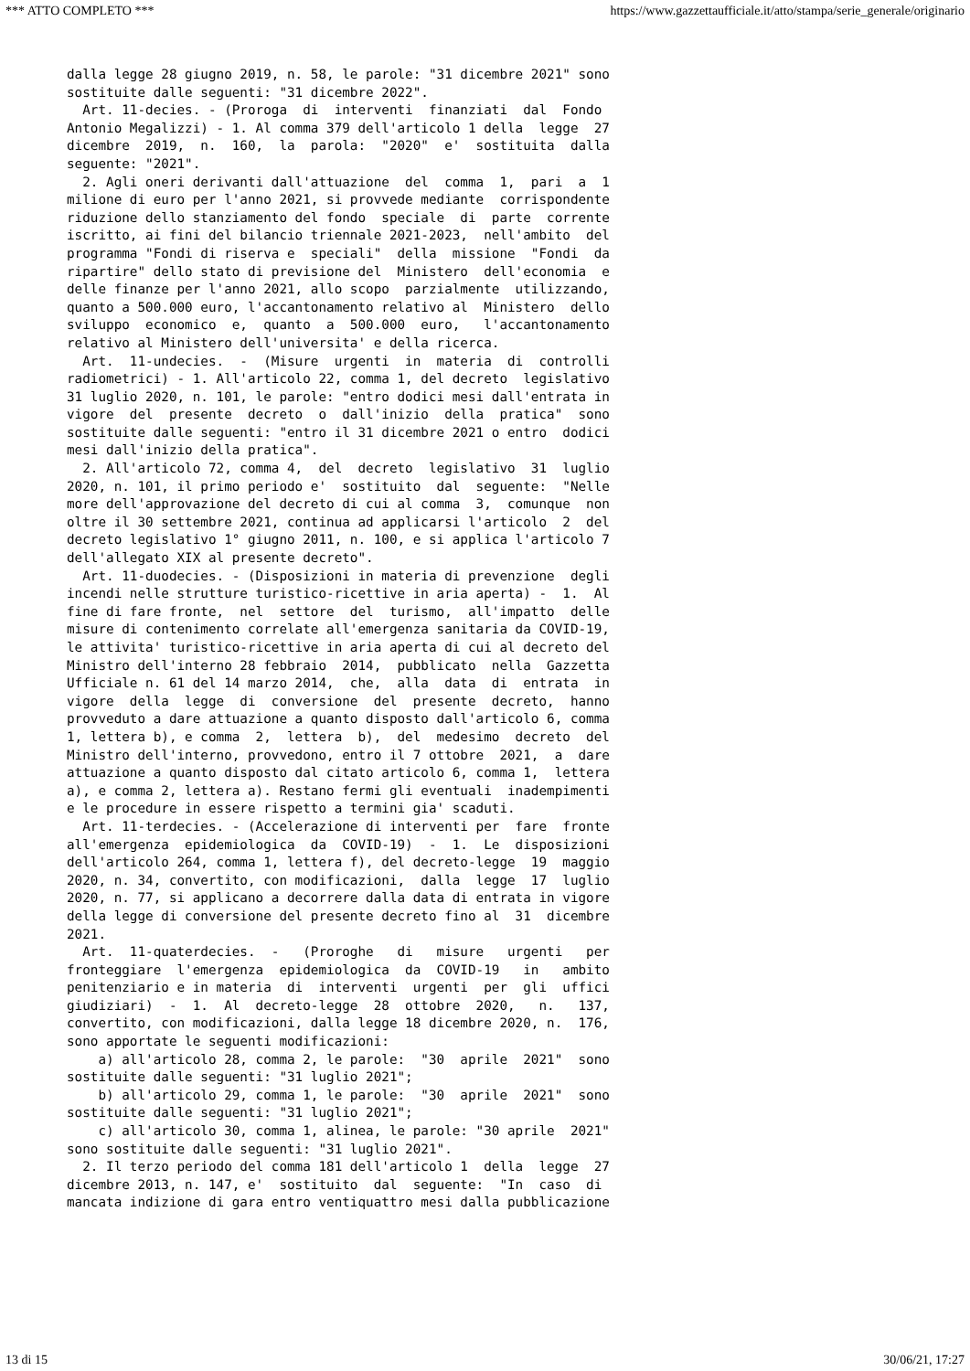*** ATTO COMPLETO *** https://www.gazzettaufficiale.it/atto/stampa/serie_generale/originario
dalla legge 28 giugno 2019, n. 58, le parole: "31 dicembre 2021" sono
sostituite dalle seguenti: "31 dicembre 2022".
  Art. 11-decies. - (Proroga  di  interventi  finanziati  dal  Fondo
Antonio Megalizzi) - 1. Al comma 379 dell'articolo 1 della  legge  27
dicembre  2019,  n.  160,  la  parola:  "2020"  e'  sostituita  dalla
seguente: "2021".
  2. Agli oneri derivanti dall'attuazione  del  comma  1,  pari  a  1
milione di euro per l'anno 2021, si provvede mediante  corrispondente
riduzione dello stanziamento del fondo  speciale  di  parte  corrente
iscritto, ai fini del bilancio triennale 2021-2023,  nell'ambito  del
programma "Fondi di riserva e  speciali"  della  missione  "Fondi  da
ripartire" dello stato di previsione del  Ministero  dell'economia  e
delle finanze per l'anno 2021, allo scopo  parzialmente  utilizzando,
quanto a 500.000 euro, l'accantonamento relativo al  Ministero  dello
sviluppo  economico  e,  quanto  a  500.000  euro,   l'accantonamento
relativo al Ministero dell'universita' e della ricerca.
  Art.  11-undecies.  -  (Misure  urgenti  in  materia  di  controlli
radiometrici) - 1. All'articolo 22, comma 1, del decreto  legislativo
31 luglio 2020, n. 101, le parole: "entro dodici mesi dall'entrata in
vigore  del  presente  decreto  o  dall'inizio  della  pratica"  sono
sostituite dalle seguenti: "entro il 31 dicembre 2021 o entro  dodici
mesi dall'inizio della pratica".
  2. All'articolo 72, comma 4,  del  decreto  legislativo  31  luglio
2020, n. 101, il primo periodo e'  sostituito  dal  seguente:  "Nelle
more dell'approvazione del decreto di cui al comma  3,  comunque  non
oltre il 30 settembre 2021, continua ad applicarsi l'articolo  2  del
decreto legislativo 1° giugno 2011, n. 100, e si applica l'articolo 7
dell'allegato XIX al presente decreto".
  Art. 11-duodecies. - (Disposizioni in materia di prevenzione  degli
incendi nelle strutture turistico-ricettive in aria aperta) -  1.  Al
fine di fare fronte,  nel  settore  del  turismo,  all'impatto  delle
misure di contenimento correlate all'emergenza sanitaria da COVID-19,
le attivita' turistico-ricettive in aria aperta di cui al decreto del
Ministro dell'interno 28 febbraio  2014,  pubblicato  nella  Gazzetta
Ufficiale n. 61 del 14 marzo 2014,  che,  alla  data  di  entrata  in
vigore  della  legge  di  conversione  del  presente  decreto,  hanno
provveduto a dare attuazione a quanto disposto dall'articolo 6, comma
1, lettera b), e comma  2,  lettera  b),  del  medesimo  decreto  del
Ministro dell'interno, provvedono, entro il 7 ottobre  2021,  a  dare
attuazione a quanto disposto dal citato articolo 6, comma 1,  lettera
a), e comma 2, lettera a). Restano fermi gli eventuali  inadempimenti
e le procedure in essere rispetto a termini gia' scaduti.
  Art. 11-terdecies. - (Accelerazione di interventi per  fare  fronte
all'emergenza  epidemiologica  da  COVID-19)  -  1.  Le  disposizioni
dell'articolo 264, comma 1, lettera f), del decreto-legge  19  maggio
2020, n. 34, convertito, con modificazioni,  dalla  legge  17  luglio
2020, n. 77, si applicano a decorrere dalla data di entrata in vigore
della legge di conversione del presente decreto fino al  31  dicembre
2021.
  Art.  11-quaterdecies.  -   (Proroghe   di   misure   urgenti   per
fronteggiare  l'emergenza  epidemiologica  da  COVID-19   in   ambito
penitenziario e in materia  di  interventi  urgenti  per  gli  uffici
giudiziari)  -  1.  Al  decreto-legge  28  ottobre  2020,   n.   137,
convertito, con modificazioni, dalla legge 18 dicembre 2020, n.  176,
sono apportate le seguenti modificazioni:
    a) all'articolo 28, comma 2, le parole:  "30  aprile  2021"  sono
sostituite dalle seguenti: "31 luglio 2021";
    b) all'articolo 29, comma 1, le parole:  "30  aprile  2021"  sono
sostituite dalle seguenti: "31 luglio 2021";
    c) all'articolo 30, comma 1, alinea, le parole: "30 aprile  2021"
sono sostituite dalle seguenti: "31 luglio 2021".
  2. Il terzo periodo del comma 181 dell'articolo 1  della  legge  27
dicembre 2013, n. 147, e'  sostituito  dal  seguente:  "In  caso  di
mancata indizione di gara entro ventiquattro mesi dalla pubblicazione
13 di 15 30/06/21, 17:27